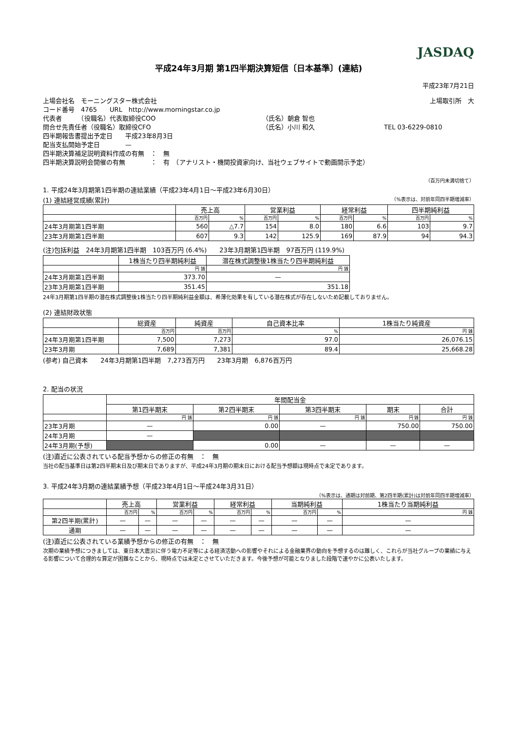JASDAQ
平成24年3月期 第1四半期決算短信〔日本基準〕(連結)
平成23年7月21日
上場会社名　モーニングスター株式会社 上場取引所　大
コード番号　4765　　URL　http://www.morningstar.co.jp
代表者　　　（役職名）代表取締役COO （氏名）朝倉 智也
問合せ先責任者（役職名）取締役CFO （氏名）小川 和久 TEL 03-6229-0810
四半期報告書提出予定日　　平成23年8月3日
配当支払開始予定日　　　　—
四半期決算補足説明資料作成の有無　：　無
四半期決算説明会開催の有無　　　　：　有　（アナリスト・機関投資家向け、当社ウェブサイトで動画開示予定）
（百万円未満切捨て）
1. 平成24年3月期第1四半期の連結業績（平成23年4月1日～平成23年6月30日）
(1) 連結経営成績(累計) （%表示は、対前年同四半期増減率）
| | 売上高 | | 営業利益 | | 経常利益 | | 四半期純利益 | |
| --- | --- | --- | --- | --- | --- | --- | --- | --- |
| | 百万円 | % | 百万円 | % | 百万円 | % | 百万円 | % |
| 24年3月期第1四半期 | 560 | △7.7 | 154 | 8.0 | 180 | 6.6 | 103 | 9.7 |
| 23年3月期第1四半期 | 607 | 9.3 | 142 | 125.9 | 169 | 87.9 | 94 | 94.3 |
(注)包括利益　24年3月期第1四半期　103百万円 (6.4%)　　23年3月期第1四半期　97百万円 (119.9%)
| | 1株当たり四半期純利益 | 潜在株式調整後1株当たり四半期純利益 |
| --- | --- | --- |
| | 円 銭 | 円 銭 |
| 24年3月期第1四半期 | 373.70 | — |
| 23年3月期第1四半期 | 351.45 | 351.18 |
24年3月期第1四半期の潜在株式調整後1株当たり四半期純利益金額は、希薄化効果を有している潜在株式が存在しないため記載しておりません。
(2) 連結財政状態
| | 総資産 | 純資産 | 自己資本比率 | 1株当たり純資産 |
| --- | --- | --- | --- | --- |
| | 百万円 | 百万円 | % | 円 銭 |
| 24年3月期第1四半期 | 7,500 | 7,273 | 97.0 | 26,076.15 |
| 23年3月期 | 7,689 | 7,381 | 89.4 | 25,668.28 |
(参考) 自己資本　　24年3月期第1四半期　7,273百万円　　23年3月期　6,876百万円
2. 配当の状況
| | 年間配当金 | | | | |
| --- | --- | --- | --- | --- | --- |
| | 第1四半期末 | 第2四半期末 | 第3四半期末 | 期末 | 合計 |
| | 円 銭 | 円 銭 | 円 銭 | 円 銭 | 円 銭 |
| 23年3月期 | — | 0.00 | — | 750.00 | 750.00 |
| 24年3月期 | — | | | | |
| 24年3月期(予想) | | 0.00 | — | — | — |
(注)直近に公表されている配当予想からの修正の有無　：　無
当社の配当基準日は第2四半期末日及び期末日でありますが、平成24年3月期の期末日における配当予想額は現時点で未定であります。
3. 平成24年3月期の連結業績予想（平成23年4月1日～平成24年3月31日）
（%表示は、通期は対前期、第2四半期(累計)は対前年同四半期増減率）
| | 売上高 | | 営業利益 | | 経常利益 | | 当期純利益 | | 1株当たり当期純利益 |
| --- | --- | --- | --- | --- | --- | --- | --- | --- | --- |
| | 百万円 | % | 百万円 | % | 百万円 | % | 百万円 | % | 円 銭 |
| 第2四半期(累計) | — | — | — | — | — | — | — | — | — |
| 通期 | — | — | — | — | — | — | — | — | — |
(注)直近に公表されている業績予想からの修正の有無　：　無
次期の業績予想につきましては、東日本大震災に伴う電力不足等による経済活動への影響やそれによる金融業界の動向を予想するのは難しく、これらが当社グループの業績に与える影響について合理的な算定が困難なことから、現時点では未定とさせていただきます。今後予想が可能となりました段階で速やかに公表いたします。